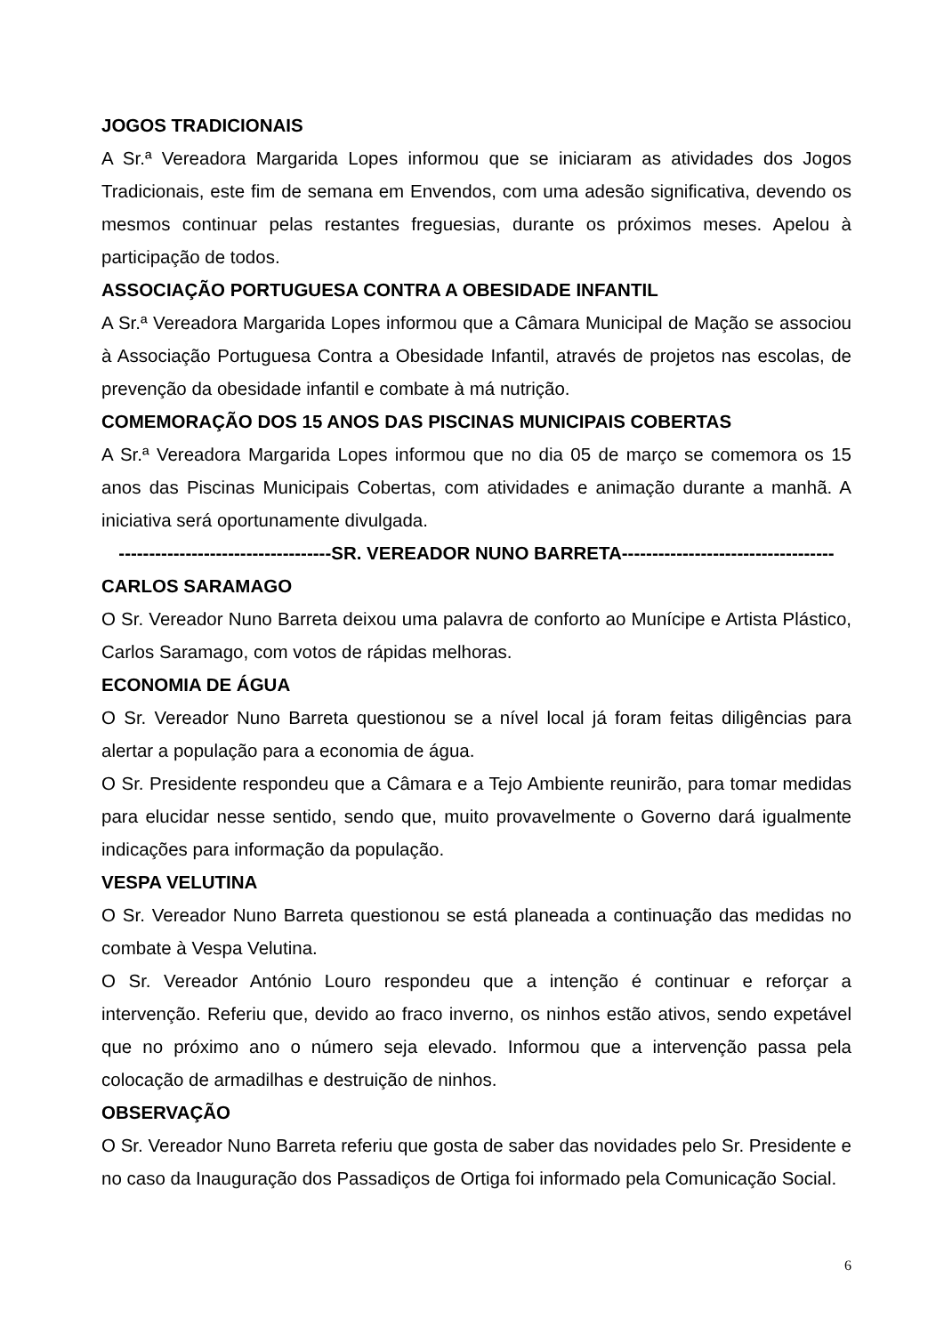JOGOS TRADICIONAIS
A Sr.ª Vereadora Margarida Lopes informou que se iniciaram as atividades dos Jogos Tradicionais, este fim de semana em Envendos, com uma adesão significativa, devendo os mesmos continuar pelas restantes freguesias, durante os próximos meses. Apelou à participação de todos.
ASSOCIAÇÃO PORTUGUESA CONTRA A OBESIDADE INFANTIL
A Sr.ª Vereadora Margarida Lopes informou que a Câmara Municipal de Mação se associou à Associação Portuguesa Contra a Obesidade Infantil, através de projetos nas escolas, de prevenção da obesidade infantil e combate à má nutrição.
COMEMORAÇÃO DOS 15 ANOS DAS PISCINAS MUNICIPAIS COBERTAS
A Sr.ª Vereadora Margarida Lopes informou que no dia 05 de março se comemora os 15 anos das Piscinas Municipais Cobertas, com atividades e animação durante a manhã. A iniciativa será oportunamente divulgada.
-----------------------------------SR. VEREADOR NUNO BARRETA-----------------------------------
CARLOS SARAMAGO
O Sr. Vereador Nuno Barreta deixou uma palavra de conforto ao Munícipe e Artista Plástico, Carlos Saramago, com votos de rápidas melhoras.
ECONOMIA DE ÁGUA
O Sr. Vereador Nuno Barreta questionou se a nível local já foram feitas diligências para alertar a população para a economia de água.
O Sr. Presidente respondeu que a Câmara e a Tejo Ambiente reunirão, para tomar medidas para elucidar nesse sentido, sendo que, muito provavelmente o Governo dará igualmente indicações para informação da população.
VESPA VELUTINA
O Sr. Vereador Nuno Barreta questionou se está planeada a continuação das medidas no combate à Vespa Velutina.
O Sr. Vereador António Louro respondeu que a intenção é continuar e reforçar a intervenção. Referiu que, devido ao fraco inverno, os ninhos estão ativos, sendo expetável que no próximo ano o número seja elevado. Informou que a intervenção passa pela colocação de armadilhas e destruição de ninhos.
OBSERVAÇÃO
O Sr. Vereador Nuno Barreta referiu que gosta de saber das novidades pelo Sr. Presidente e no caso da Inauguração dos Passadiços de Ortiga foi informado pela Comunicação Social.
6